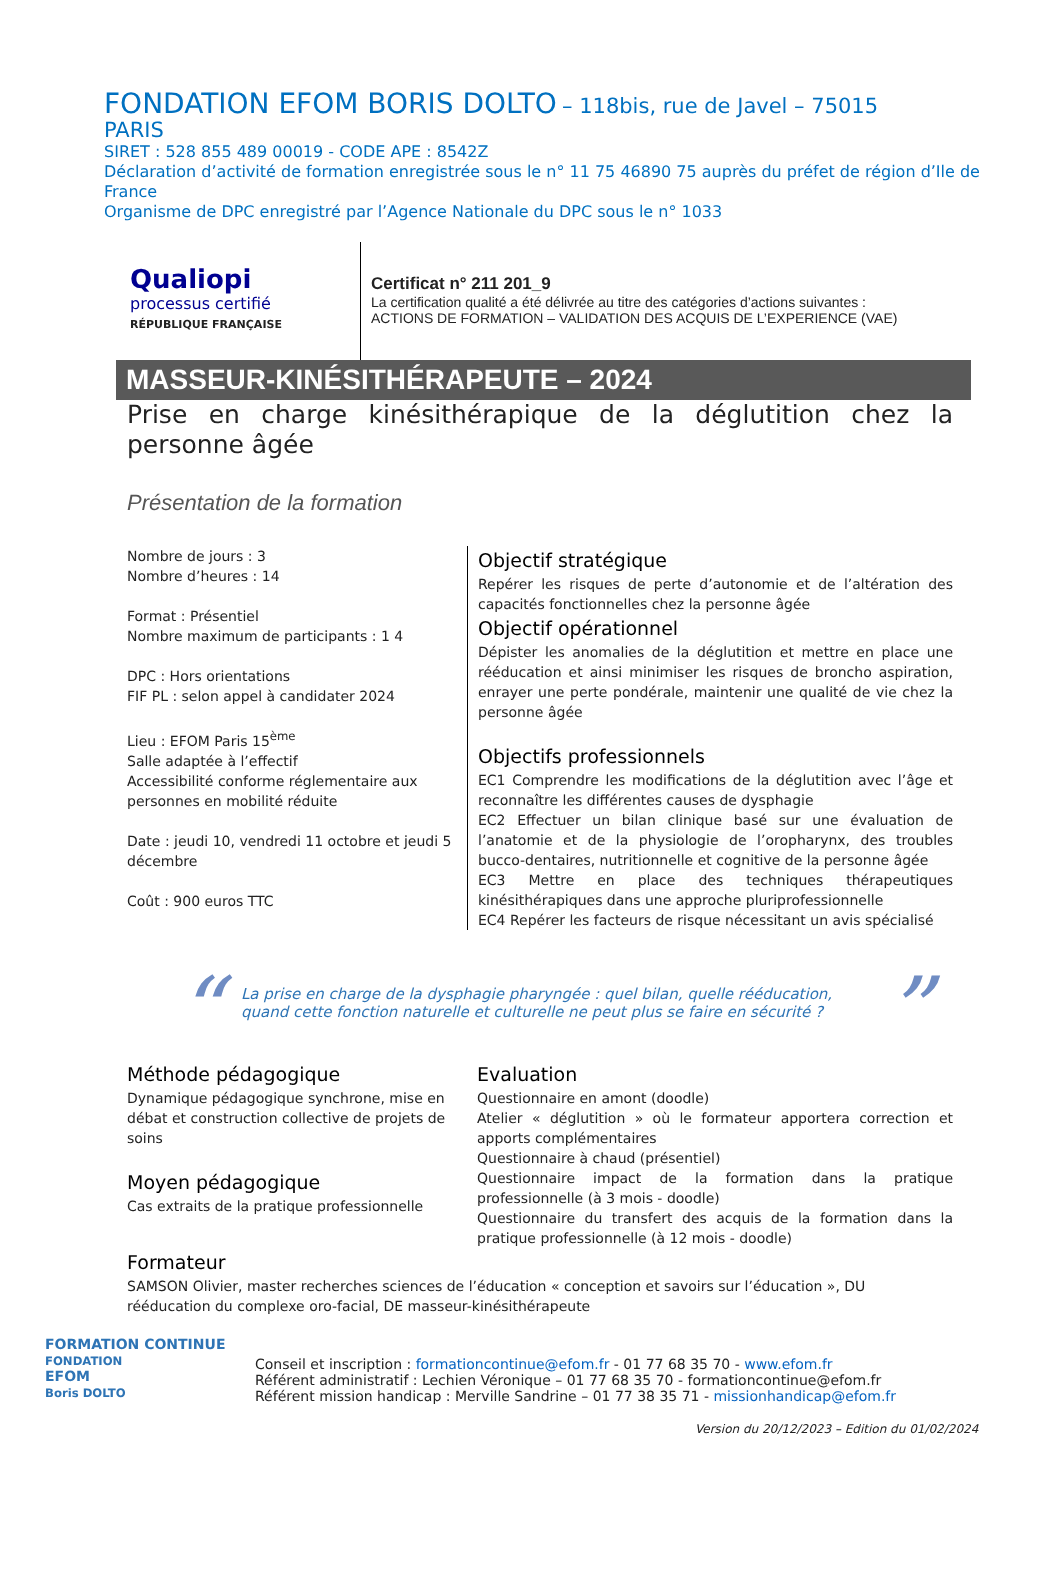FONDATION EFOM BORIS DOLTO – 118bis, rue de Javel – 75015
PARIS
SIRET : 528 855 489 00019 - CODE APE : 8542Z
Déclaration d’activité de formation enregistrée sous le n° 11 75 46890 75 auprès du préfet de région d’Ile de France
Organisme de DPC enregistré par l’Agence Nationale du DPC sous le n° 1033
Qualiopi
processus certifié
RÉPUBLIQUE FRANÇAISE
Certificat n° 211 201_9
La certification qualité a été délivrée au titre des catégories d’actions suivantes :
ACTIONS DE FORMATION – VALIDATION DES ACQUIS DE L’EXPERIENCE (VAE)
MASSEUR-KINÉSITHÉRAPEUTE – 2024
Prise en charge kinésithérapique de la déglutition chez la personne âgée
Présentation de la formation
Nombre de jours : 3
Nombre d’heures : 14
Format : Présentiel
Nombre maximum de participants : 1 4
DPC : Hors orientations
FIF PL : selon appel à candidater 2024
Lieu : EFOM Paris 15<sup>ème</sup>
Salle adaptée à l’effectif
Accessibilité conforme réglementaire aux personnes en mobilité réduite
Date : jeudi 10, vendredi 11 octobre et jeudi 5 décembre
Coût : 900 euros TTC
Objectif stratégique
Repérer les risques de perte d’autonomie et de l’altération des capacités fonctionnelles chez la personne âgée
Objectif opérationnel
Dépister les anomalies de la déglutition et mettre en place une rééducation et ainsi minimiser les risques de broncho aspiration, enrayer une perte pondérale, maintenir une qualité de vie chez la personne âgée
Objectifs professionnels
EC1 Comprendre les modifications de la déglutition avec l’âge et reconnaître les différentes causes de dysphagie
EC2 Effectuer un bilan clinique basé sur une évaluation de l’anatomie et de la physiologie de l’oropharynx, des troubles bucco-dentaires, nutritionnelle et cognitive de la personne âgée
EC3 Mettre en place des techniques thérapeutiques kinésithérapiques dans une approche pluriprofessionnelle
EC4 Repérer les facteurs de risque nécessitant un avis spécialisé
“
La prise en charge de la dysphagie pharyngée : quel bilan, quelle rééducation, quand cette fonction naturelle et culturelle ne peut plus se faire en sécurité ?
”
Méthode pédagogique
Dynamique pédagogique synchrone, mise en débat et construction collective de projets de soins
Moyen pédagogique
Cas extraits de la pratique professionnelle
Evaluation
Questionnaire en amont (doodle)
Atelier « déglutition » où le formateur apportera correction et apports complémentaires
Questionnaire à chaud (présentiel)
Questionnaire impact de la formation dans la pratique professionnelle (à 3 mois - doodle)
Questionnaire du transfert des acquis de la formation dans la pratique professionnelle (à 12 mois - doodle)
Formateur
SAMSON Olivier, master recherches sciences de l’éducation « conception et savoirs sur l’éducation », DU rééducation du complexe oro-facial, DE masseur-kinésithérapeute
FORMATION CONTINUE
FONDATION
EFOM
Boris DOLTO
Conseil et inscription : formationcontinue@efom.fr - 01 77 68 35 70 - www.efom.fr
Référent administratif : Lechien Véronique – 01 77 68 35 70 - formationcontinue@efom.fr
Référent mission handicap : Merville Sandrine – 01 77 38 35 71 - missionhandicap@efom.fr
Version du 20/12/2023 – Edition du 01/02/2024